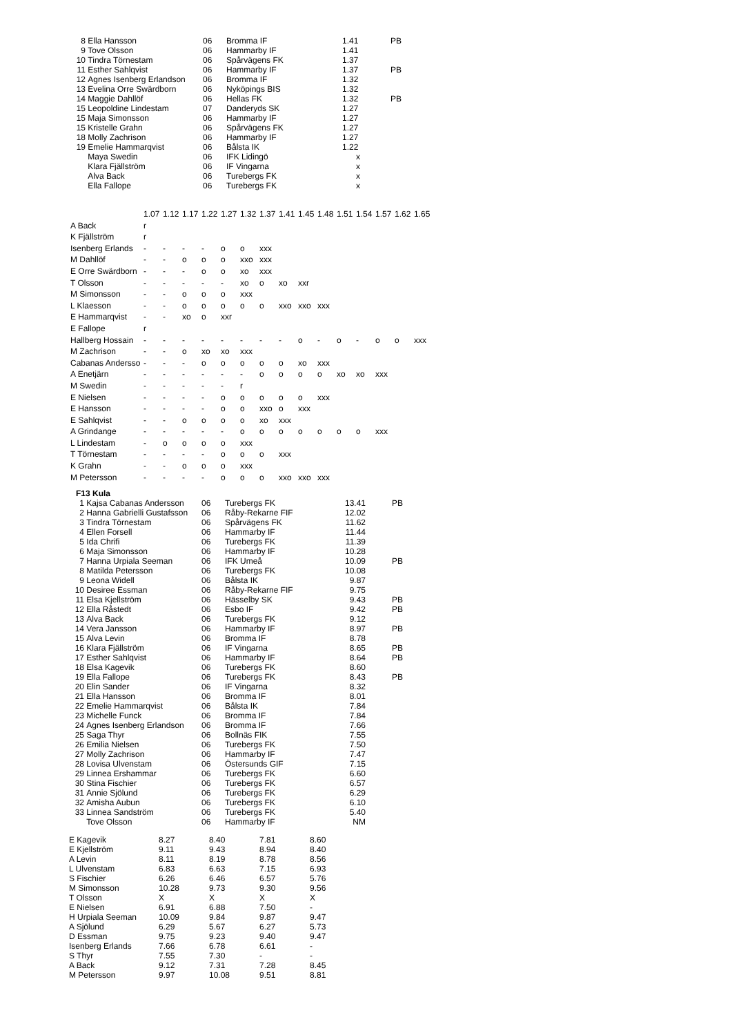| 8 | Ella Hansson | 06 | Bromma IF | 1.41 | PB |
| 9 | Tove Olsson | 06 | Hammarby IF | 1.41 | |
| 10 | Tindra Törnestam | 06 | Spårvägens FK | 1.37 | |
| 11 | Esther Sahlqvist | 06 | Hammarby IF | 1.37 | PB |
| 12 | Agnes Isenberg Erlandson | 06 | Bromma IF | 1.32 | |
| 13 | Evelina Orre Swärdborn | 06 | Nyköpings BIS | 1.32 | |
| 14 | Maggie Dahllöf | 06 | Hellas FK | 1.32 | PB |
| 15 | Leopoldine Lindestam | 07 | Danderyds SK | 1.27 | |
| 15 | Maja Simonsson | 06 | Hammarby IF | 1.27 | |
| 15 | Kristelle Grahn | 06 | Spårvägens FK | 1.27 | |
| 18 | Molly Zachrison | 06 | Hammarby IF | 1.27 | |
| 19 | Emelie Hammarqvist | 06 | Bålsta IK | 1.22 | |
| | Maya Swedin | 06 | IFK Lidingö | x | |
| | Klara Fjällström | 06 | IF Vingarna | x | |
| | Alva Back | 06 | Turebergs FK | x | |
| | Ella Fallope | 06 | Turebergs FK | x | |
| | 1.07 | 1.12 | 1.17 | 1.22 | 1.27 | 1.32 | 1.37 | 1.41 | 1.45 | 1.48 | 1.51 | 1.54 | 1.57 | 1.62 | 1.65 |
| A Back | r | | | | | | | | | | | | | | |
| K Fjällström | r | | | | | | | | | | | | | | |
| Isenberg Erlands | - | - | - | - | o | o | xxx | | | | | | | | |
| M Dahllöf | - | - | o | o | o | xxo | xxx | | | | | | | | |
| E Orre Swärdborn | - | - | - | o | o | xo | xxx | | | | | | | | |
| T Olsson | - | - | - | - | - | xo | o | xo | xxr | | | | | | |
| M Simonsson | - | - | o | o | o | xxx | | | | | | | | | |
| L Klaesson | - | - | o | o | o | o | o | xxo | xxo | xxx | | | | | |
| E Hammarqvist | - | - | xo | o | xxr | | | | | | | | | | |
| E Fallope | r | | | | | | | | | | | | | | |
| Hallberg Hossain | - | - | - | - | - | - | - | - | o | - | o | - | o | o | xxx |
| M Zachrison | - | - | o | xo | xo | xxx | | | | | | | | | |
| Cabanas Andersso | - | - | - | o | o | o | o | o | xo | xxx | | | | | |
| A Enetjärn | - | - | - | - | - | - | o | o | o | o | xo | xo | xxx | | |
| M Swedin | - | - | - | - | - | r | | | | | | | | | |
| E Nielsen | - | - | - | - | o | o | o | o | o | xxx | | | | | |
| E Hansson | - | - | - | - | o | o | xxo | o | xxx | | | | | | |
| E Sahlqvist | - | - | o | o | o | o | xo | xxx | | | | | | | |
| A Grindange | - | - | - | - | - | o | o | o | o | o | o | o | xxx | | |
| L Lindestam | - | o | o | o | o | xxx | | | | | | | | | |
| T Törnestam | - | - | - | - | o | o | o | xxx | | | | | | | |
| K Grahn | - | - | o | o | o | xxx | | | | | | | | | |
| M Petersson | - | - | - | - | o | o | o | xxo | xxo | xxx | | | | | |
| F13 Kula | | | | | |
| --- | --- | --- | --- | --- | --- |
| 1 | Kajsa Cabanas Andersson | 06 | Turebergs FK | 13.41 | PB |
| 2 | Hanna Gabrielli Gustafsson | 06 | Råby-Rekarne FIF | 12.02 | |
| 3 | Tindra Törnestam | 06 | Spårvägens FK | 11.62 | |
| 4 | Ellen Forsell | 06 | Hammarby IF | 11.44 | |
| 5 | Ida Chrifi | 06 | Turebergs FK | 11.39 | |
| 6 | Maja Simonsson | 06 | Hammarby IF | 10.28 | |
| 7 | Hanna Urpiala Seeman | 06 | IFK Umeå | 10.09 | PB |
| 8 | Matilda Petersson | 06 | Turebergs FK | 10.08 | |
| 9 | Leona Widell | 06 | Bålsta IK | 9.87 | |
| 10 | Desiree Essman | 06 | Råby-Rekarne FIF | 9.75 | |
| 11 | Elsa Kjellström | 06 | Hässelby SK | 9.43 | PB |
| 12 | Ella Råstedt | 06 | Esbo IF | 9.42 | PB |
| 13 | Alva Back | 06 | Turebergs FK | 9.12 | |
| 14 | Vera Jansson | 06 | Hammarby IF | 8.97 | PB |
| 15 | Alva Levin | 06 | Bromma IF | 8.78 | |
| 16 | Klara Fjällström | 06 | IF Vingarna | 8.65 | PB |
| 17 | Esther Sahlqvist | 06 | Hammarby IF | 8.64 | PB |
| 18 | Elsa Kagevik | 06 | Turebergs FK | 8.60 | |
| 19 | Ella Fallope | 06 | Turebergs FK | 8.43 | PB |
| 20 | Elin Sander | 06 | IF Vingarna | 8.32 | |
| 21 | Ella Hansson | 06 | Bromma IF | 8.01 | |
| 22 | Emelie Hammarqvist | 06 | Bålsta IK | 7.84 | |
| 23 | Michelle Funck | 06 | Bromma IF | 7.84 | |
| 24 | Agnes Isenberg Erlandson | 06 | Bromma IF | 7.66 | |
| 25 | Saga Thyr | 06 | Bollnäs FIK | 7.55 | |
| 26 | Emilia Nielsen | 06 | Turebergs FK | 7.50 | |
| 27 | Molly Zachrison | 06 | Hammarby IF | 7.47 | |
| 28 | Lovisa Ulvenstam | 06 | Östersunds GIF | 7.15 | |
| 29 | Linnea Ershammar | 06 | Turebergs FK | 6.60 | |
| 30 | Stina Fischier | 06 | Turebergs FK | 6.57 | |
| 31 | Annie Sjölund | 06 | Turebergs FK | 6.29 | |
| 32 | Amisha Aubun | 06 | Turebergs FK | 6.10 | |
| 33 | Linnea Sandström | 06 | Turebergs FK | 5.40 | |
| | Tove Olsson | 06 | Hammarby IF | NM | |
| E Kagevik | 8.27 | 8.40 | 7.81 | 8.60 |
| E Kjellström | 9.11 | 9.43 | 8.94 | 8.40 |
| A Levin | 8.11 | 8.19 | 8.78 | 8.56 |
| L Ulvenstam | 6.83 | 6.63 | 7.15 | 6.93 |
| S Fischier | 6.26 | 6.46 | 6.57 | 5.76 |
| M Simonsson | 10.28 | 9.73 | 9.30 | 9.56 |
| T Olsson | X | X | X | X |
| E Nielsen | 6.91 | 6.88 | 7.50 | - |
| H Urpiala Seeman | 10.09 | 9.84 | 9.87 | 9.47 |
| A Sjölund | 6.29 | 5.67 | 6.27 | 5.73 |
| D Essman | 9.75 | 9.23 | 9.40 | 9.47 |
| Isenberg Erlands | 7.66 | 6.78 | 6.61 | - |
| S Thyr | 7.55 | 7.30 | - | - |
| A Back | 9.12 | 7.31 | 7.28 | 8.45 |
| M Petersson | 9.97 | 10.08 | 9.51 | 8.81 |